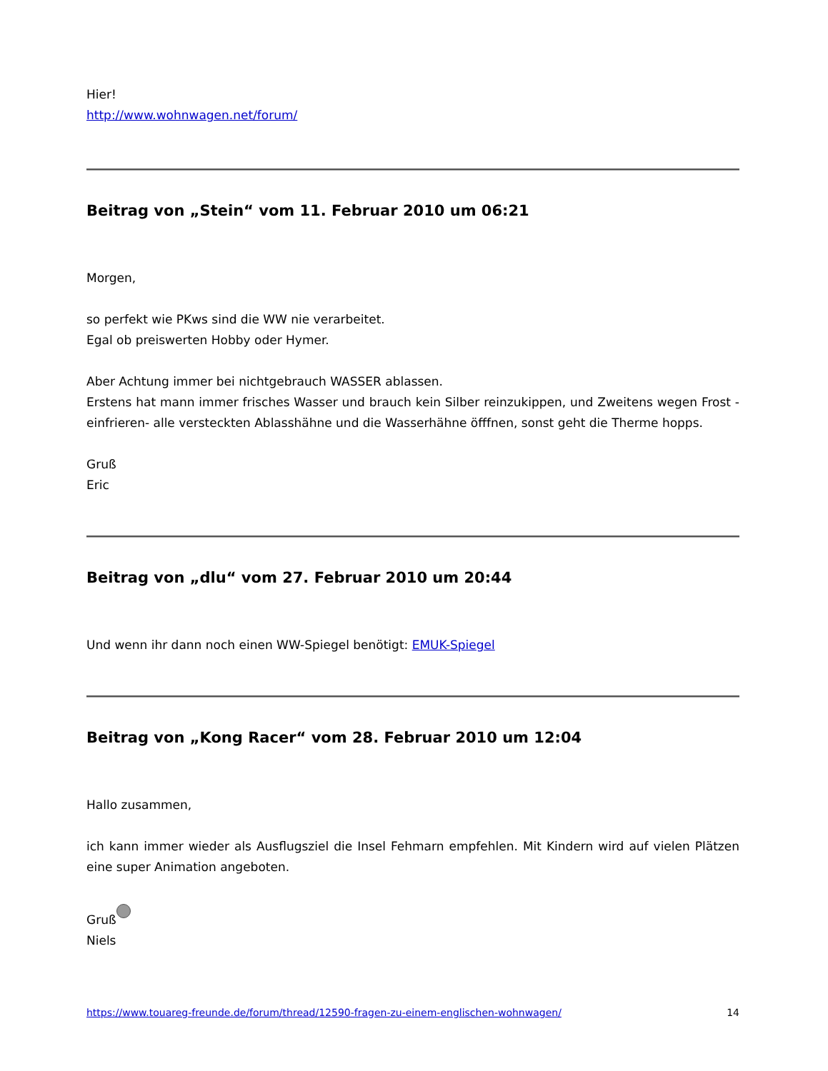Hier!
http://www.wohnwagen.net/forum/
Beitrag von „Stein“ vom 11. Februar 2010 um 06:21
Morgen,
so perfekt wie PKws sind die WW nie verarbeitet.
Egal ob preiswerten Hobby oder Hymer.
Aber Achtung immer bei nichtgebrauch WASSER ablassen.
Erstens hat mann immer frisches Wasser und brauch kein Silber reinzukippen, und Zweitens wegen Frost - einfrieren- alle versteckten Ablasshähne und die Wasserhähne öfffnen, sonst geht die Therme hopps.
Gruß
Eric
Beitrag von „dlu“ vom 27. Februar 2010 um 20:44
Und wenn ihr dann noch einen WW-Spiegel benötigt: EMUK-Spiegel
Beitrag von „Kong Racer“ vom 28. Februar 2010 um 12:04
Hallo zusammen,
ich kann immer wieder als Ausflugsziel die Insel Fehmarn empfehlen. Mit Kindern wird auf vielen Plätzen eine super Animation angeboten.
Gruß
Niels
https://www.touareg-freunde.de/forum/thread/12590-fragen-zu-einem-englischen-wohnwagen/ 14